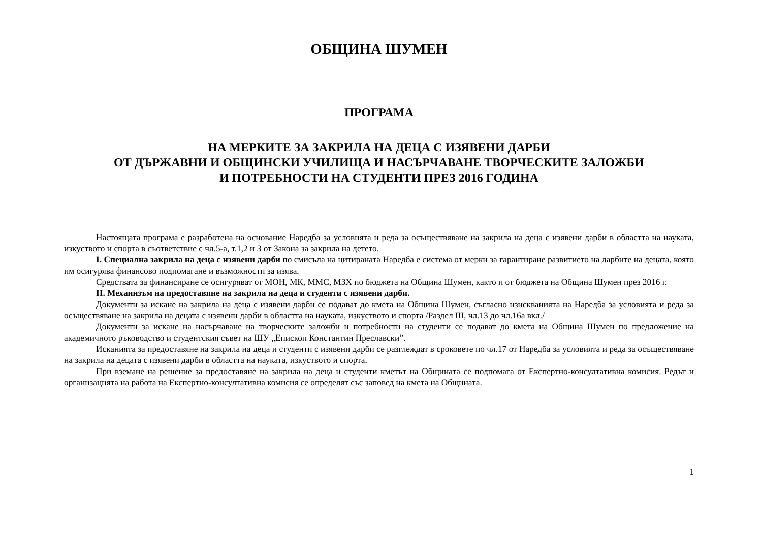ОБЩИНА ШУМЕН
ПРОГРАМА
НА МЕРКИТЕ ЗА ЗАКРИЛА НА ДЕЦА С ИЗЯВЕНИ ДАРБИ
ОТ ДЪРЖАВНИ И ОБЩИНСКИ УЧИЛИЩА И НАСЪРЧАВАНЕ ТВОРЧЕСКИТЕ ЗАЛОЖБИ
И ПОТРЕБНОСТИ НА СТУДЕНТИ ПРЕЗ 2016 ГОДИНА
Настоящата програма е разработена на основание Наредба за условията и реда за осъществяване на закрила на деца с изявени дарби в областта на науката, изкуството и спорта в съответствие с чл.5-а, т.1,2 и 3 от Закона за закрила на детето.
I. Специална закрила на деца с изявени дарби по смисъла на цитираната Наредба е система от мерки за гарантиране развитието на дарбите на децата, която им осигурява финансово подпомагане и възможности за изява.
Средствата за финансиране се осигуряват от МОН, МК, ММС, МЗХ по бюджета на Община Шумен, както и от бюджета на Община Шумен през 2016 г.
II. Механизъм на предоставяне на закрила на деца и студенти с изявени дарби.
Документи за искане на закрила на деца с изявени дарби се подават до кмета на Община Шумен, съгласно изискванията на Наредба за условията и реда за осъществяване на закрила на децата с изявени дарби в областта на науката, изкуството и спорта /Раздел III, чл.13 до чл.16а вкл./
Документи за искане на насърчаване на творческите заложби и потребности на студенти се подават до кмета на Община Шумен по предложение на академичното ръководство и студентския съвет на ШУ „Епископ Константин Преславски”.
Исканията за предоставяне на закрила на деца и студенти с изявени дарби се разглеждат в сроковете по чл.17 от Наредба за условията и реда за осъществяване на закрила на децата с изявени дарби в областта на науката, изкуството и спорта.
При вземане на решение за предоставяне на закрила на деца и студенти кметът на Общината се подпомага от Експертно-консултативна комисия. Редът и организацията на работа на Експертно-консултативна комисия се определят със заповед на кмета на Общината.
1